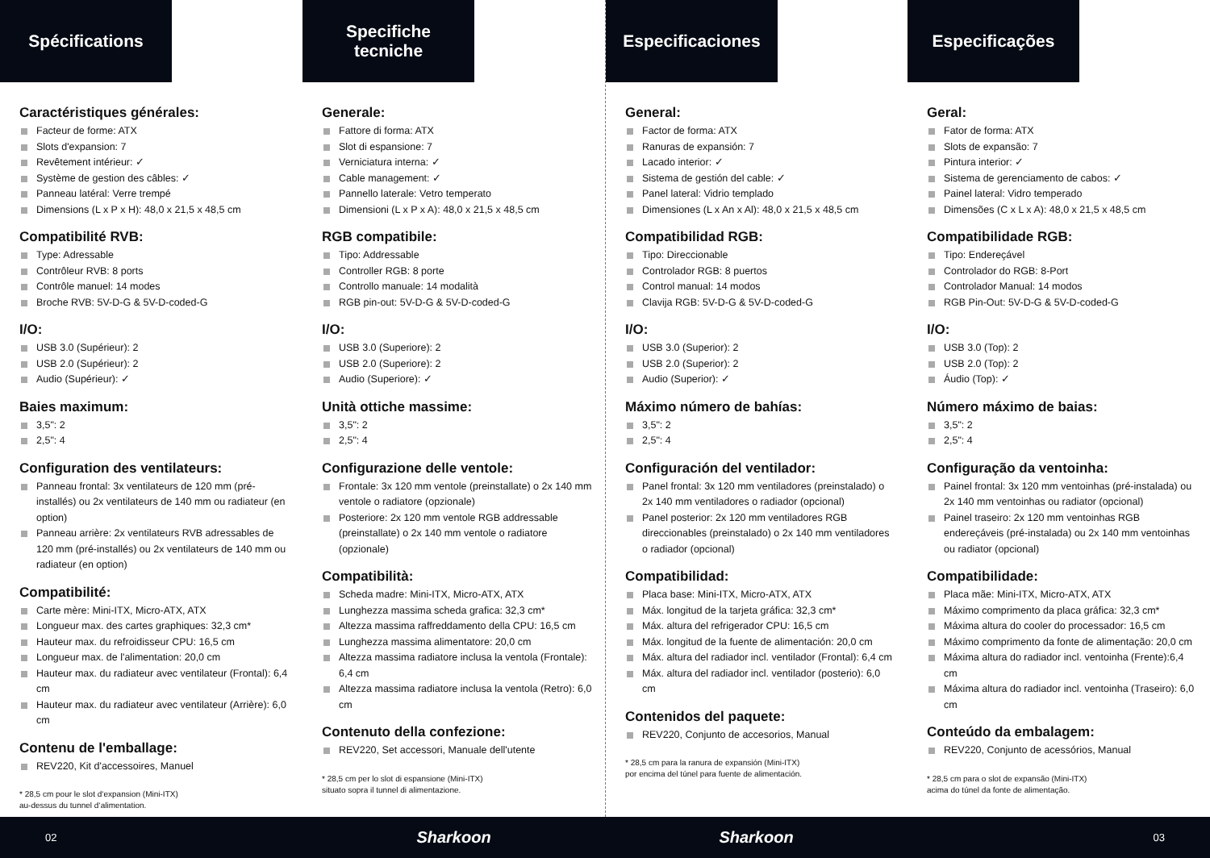Spécifications
Caractéristiques générales:
Facteur de forme: ATX
Slots d'expansion: 7
Revêtement intérieur: ✓
Système de gestion des câbles: ✓
Panneau latéral: Verre trempé
Dimensions (L x P x H): 48,0 x 21,5 x 48,5 cm
Compatibilité RVB:
Type: Adressable
Contrôleur RVB: 8 ports
Contrôle manuel: 14 modes
Broche RVB: 5V-D-G & 5V-D-coded-G
I/O:
USB 3.0 (Supérieur): 2
USB 2.0 (Supérieur): 2
Audio (Supérieur): ✓
Baies maximum:
3,5": 2
2,5": 4
Configuration des ventilateurs:
Panneau frontal: 3x ventilateurs de 120 mm (pré-installés) ou 2x ventilateurs de 140 mm ou radiateur (en option)
Panneau arrière: 2x ventilateurs RVB adressables de 120 mm (pré-installés) ou 2x ventilateurs de 140 mm ou radiateur (en option)
Compatibilité:
Carte mère: Mini-ITX, Micro-ATX, ATX
Longueur max. des cartes graphiques: 32,3 cm*
Hauteur max. du refroidisseur CPU: 16,5 cm
Longueur max. de l'alimentation: 20,0 cm
Hauteur max. du radiateur avec ventilateur (Frontal): 6,4 cm
Hauteur max. du radiateur avec ventilateur (Arrière): 6,0 cm
Contenu de l'emballage:
REV220, Kit d'accessoires, Manuel
* 28,5 cm pour le slot d‘expansion (Mini-ITX)
au-dessus du tunnel d‘alimentation.
Specifiche
tecniche
Generale:
Fattore di forma: ATX
Slot di espansione: 7
Verniciatura interna: ✓
Cable management: ✓
Pannello laterale: Vetro temperato
Dimensioni (L x P x A): 48,0 x 21,5 x 48,5 cm
RGB compatibile:
Tipo: Addressable
Controller RGB: 8 porte
Controllo manuale: 14 modalità
RGB pin-out: 5V-D-G & 5V-D-coded-G
I/O:
USB 3.0 (Superiore): 2
USB 2.0 (Superiore): 2
Audio (Superiore): ✓
Unità ottiche massime:
3,5": 2
2,5": 4
Configurazione delle ventole:
Frontale: 3x 120 mm ventole (preinstallate) o 2x 140 mm ventole o radiatore (opzionale)
Posteriore: 2x 120 mm ventole RGB addressable (preinstallate) o 2x 140 mm ventole o radiatore (opzionale)
Compatibilità:
Scheda madre: Mini-ITX, Micro-ATX, ATX
Lunghezza massima scheda grafica: 32,3 cm*
Altezza massima raffreddamento della CPU: 16,5 cm
Lunghezza massima alimentatore: 20,0 cm
Altezza massima radiatore inclusa la ventola (Frontale): 6,4 cm
Altezza massima radiatore inclusa la ventola (Retro): 6,0 cm
Contenuto della confezione:
REV220, Set accessori, Manuale dell'utente
* 28,5 cm per lo slot di espansione (Mini-ITX)
situato sopra il tunnel di alimentazione.
Especificaciones
General:
Factor de forma: ATX
Ranuras de expansión: 7
Lacado interior: ✓
Sistema de gestión del cable: ✓
Panel lateral: Vidrio templado
Dimensiones (L x An x Al): 48,0 x 21,5 x 48,5 cm
Compatibilidad RGB:
Tipo: Direccionable
Controlador RGB: 8 puertos
Control manual: 14 modos
Clavija RGB: 5V-D-G & 5V-D-coded-G
I/O:
USB 3.0 (Superior): 2
USB 2.0 (Superior): 2
Audio (Superior): ✓
Máximo número de bahías:
3,5": 2
2,5": 4
Configuración del ventilador:
Panel frontal: 3x 120 mm ventiladores (preinstalado) o 2x 140 mm ventiladores o radiador (opcional)
Panel posterior: 2x 120 mm ventiladores RGB direccionables (preinstalado) o 2x 140 mm ventiladores o radiador (opcional)
Compatibilidad:
Placa base: Mini-ITX, Micro-ATX, ATX
Máx. longitud de la tarjeta gráfica: 32,3 cm*
Máx. altura del refrigerador CPU: 16,5 cm
Máx. longitud de la fuente de alimentación: 20,0 cm
Máx. altura del radiador incl. ventilador (Frontal): 6,4 cm
Máx. altura del radiador incl. ventilador (posterio): 6,0 cm
Contenidos del paquete:
REV220, Conjunto de accesorios, Manual
* 28,5 cm para la ranura de expansión (Mini-ITX)
por encima del túnel para fuente de alimentación.
Especificações
Geral:
Fator de forma: ATX
Slots de expansão: 7
Pintura interior: ✓
Sistema de gerenciamento de cabos: ✓
Painel lateral: Vidro temperado
Dimensões (C x L x A): 48,0 x 21,5 x 48,5 cm
Compatibilidade RGB:
Tipo: Endereçável
Controlador do RGB: 8-Port
Controlador Manual: 14 modos
RGB Pin-Out: 5V-D-G & 5V-D-coded-G
I/O:
USB 3.0 (Top): 2
USB 2.0 (Top): 2
Áudio (Top): ✓
Número máximo de baias:
3,5": 2
2,5": 4
Configuração da ventoinha:
Painel frontal: 3x 120 mm ventoinhas (pré-instalada) ou 2x 140 mm ventoinhas ou radiator (opcional)
Painel traseiro: 2x 120 mm ventoinhas RGB endereçáveis (pré-instalada) ou 2x 140 mm ventoinhas ou radiator (opcional)
Compatibilidade:
Placa mãe: Mini-ITX, Micro-ATX, ATX
Máximo comprimento da placa gráfica: 32,3 cm*
Máxima altura do cooler do processador: 16,5 cm
Máximo comprimento da fonte de alimentação: 20,0 cm
Máxima altura do radiador incl. ventoinha (Frente):6,4 cm
Máxima altura do radiador incl. ventoinha (Traseiro): 6,0 cm
Conteúdo da embalagem:
REV220, Conjunto de acessórios, Manual
* 28,5 cm para o slot de expansão (Mini-ITX)
acima do túnel da fonte de alimentação.
02
Sharkoon Sharkoon
03